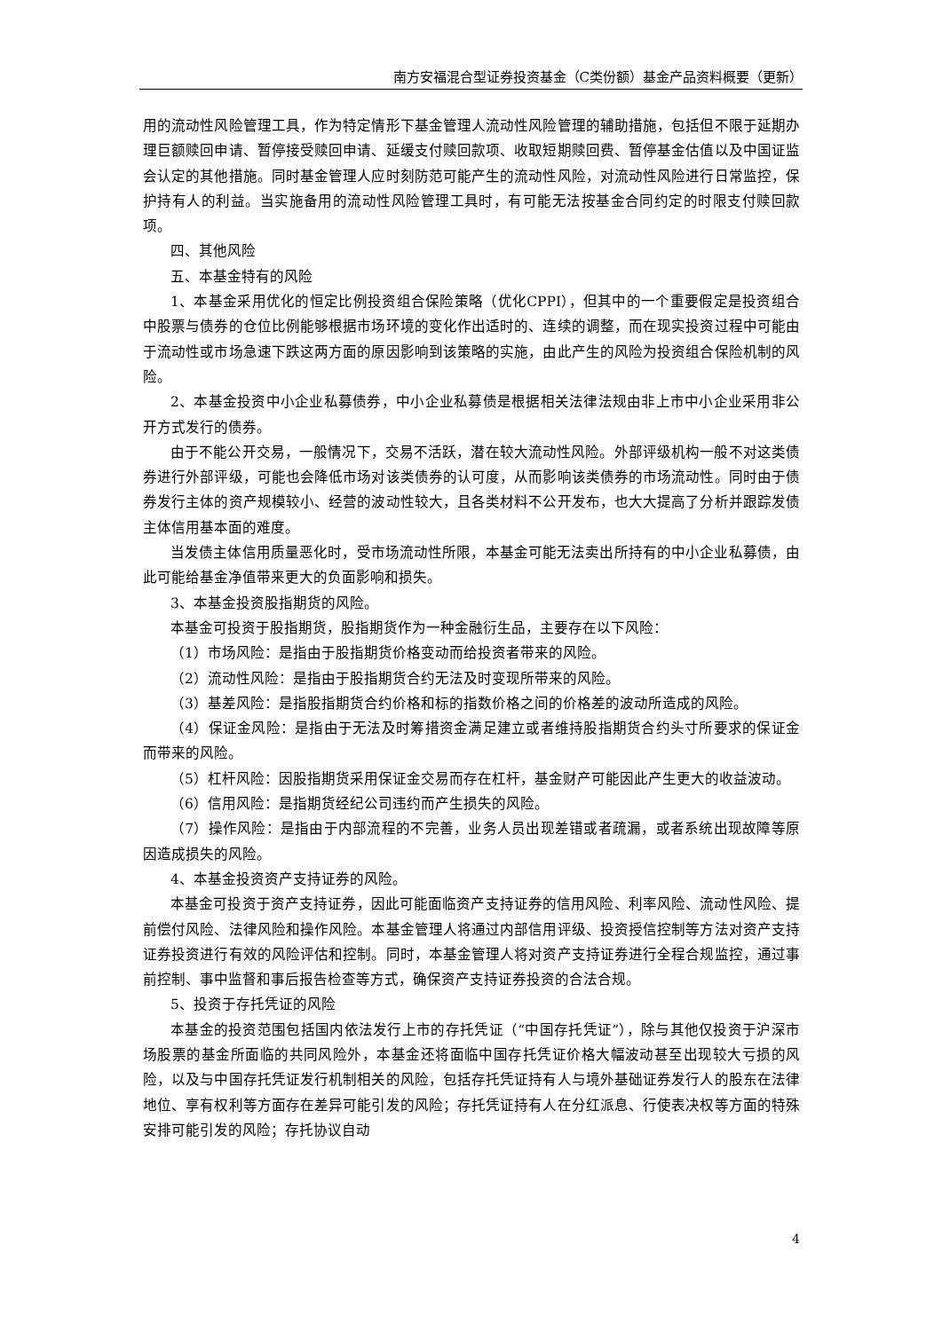南方安福混合型证券投资基金（C类份额）基金产品资料概要（更新）
用的流动性风险管理工具，作为特定情形下基金管理人流动性风险管理的辅助措施，包括但不限于延期办理巨额赎回申请、暂停接受赎回申请、延缓支付赎回款项、收取短期赎回费、暂停基金估值以及中国证监会认定的其他措施。同时基金管理人应时刻防范可能产生的流动性风险，对流动性风险进行日常监控，保护持有人的利益。当实施备用的流动性风险管理工具时，有可能无法按基金合同约定的时限支付赎回款项。
四、其他风险
五、本基金特有的风险
1、本基金采用优化的恒定比例投资组合保险策略（优化CPPI），但其中的一个重要假定是投资组合中股票与债券的仓位比例能够根据市场环境的变化作出适时的、连续的调整，而在现实投资过程中可能由于流动性或市场急速下跌这两方面的原因影响到该策略的实施，由此产生的风险为投资组合保险机制的风险。
2、本基金投资中小企业私募债券，中小企业私募债是根据相关法律法规由非上市中小企业采用非公开方式发行的债券。
由于不能公开交易，一般情况下，交易不活跃，潜在较大流动性风险。外部评级机构一般不对这类债券进行外部评级，可能也会降低市场对该类债券的认可度，从而影响该类债券的市场流动性。同时由于债券发行主体的资产规模较小、经营的波动性较大，且各类材料不公开发布，也大大提高了分析并跟踪发债主体信用基本面的难度。
当发债主体信用质量恶化时，受市场流动性所限，本基金可能无法卖出所持有的中小企业私募债，由此可能给基金净值带来更大的负面影响和损失。
3、本基金投资股指期货的风险。
本基金可投资于股指期货，股指期货作为一种金融衍生品，主要存在以下风险：
（1）市场风险：是指由于股指期货价格变动而给投资者带来的风险。
（2）流动性风险：是指由于股指期货合约无法及时变现所带来的风险。
（3）基差风险：是指股指期货合约价格和标的指数价格之间的价格差的波动所造成的风险。
（4）保证金风险：是指由于无法及时筹措资金满足建立或者维持股指期货合约头寸所要求的保证金而带来的风险。
（5）杠杆风险：因股指期货采用保证金交易而存在杠杆，基金财产可能因此产生更大的收益波动。
（6）信用风险：是指期货经纪公司违约而产生损失的风险。
（7）操作风险：是指由于内部流程的不完善，业务人员出现差错或者疏漏，或者系统出现故障等原因造成损失的风险。
4、本基金投资资产支持证券的风险。
本基金可投资于资产支持证券，因此可能面临资产支持证券的信用风险、利率风险、流动性风险、提前偿付风险、法律风险和操作风险。本基金管理人将通过内部信用评级、投资授信控制等方法对资产支持证券投资进行有效的风险评估和控制。同时，本基金管理人将对资产支持证券进行全程合规监控，通过事前控制、事中监督和事后报告检查等方式，确保资产支持证券投资的合法合规。
5、投资于存托凭证的风险
本基金的投资范围包括国内依法发行上市的存托凭证（“中国存托凭证”），除与其他仅投资于沪深市场股票的基金所面临的共同风险外，本基金还将面临中国存托凭证价格大幅波动甚至出现较大亏损的风险，以及与中国存托凭证发行机制相关的风险，包括存托凭证持有人与境外基础证券发行人的股东在法律地位、享有权利等方面存在差异可能引发的风险；存托凭证持有人在分红派息、行使表决权等方面的特殊安排可能引发的风险；存托协议自动
4